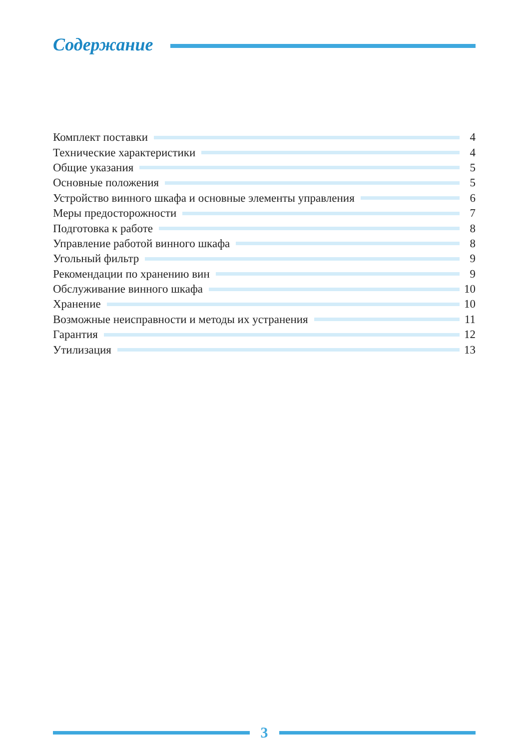Содержание
Комплект поставки 4
Технические характеристики 4
Общие указания 5
Основные положения 5
Устройство винного шкафа и основные элементы управления
6
Меры предосторожности 7
Подготовка к работе 8
Управление работой винного шкафа
8
Угольный фильтр 9
Рекомендации по хранению вин 9
Обслуживание винного шкафа 10
Хранение 10
Возможные неисправности и методы их устранения
11
Гарантия 12
Утилизация 13
3